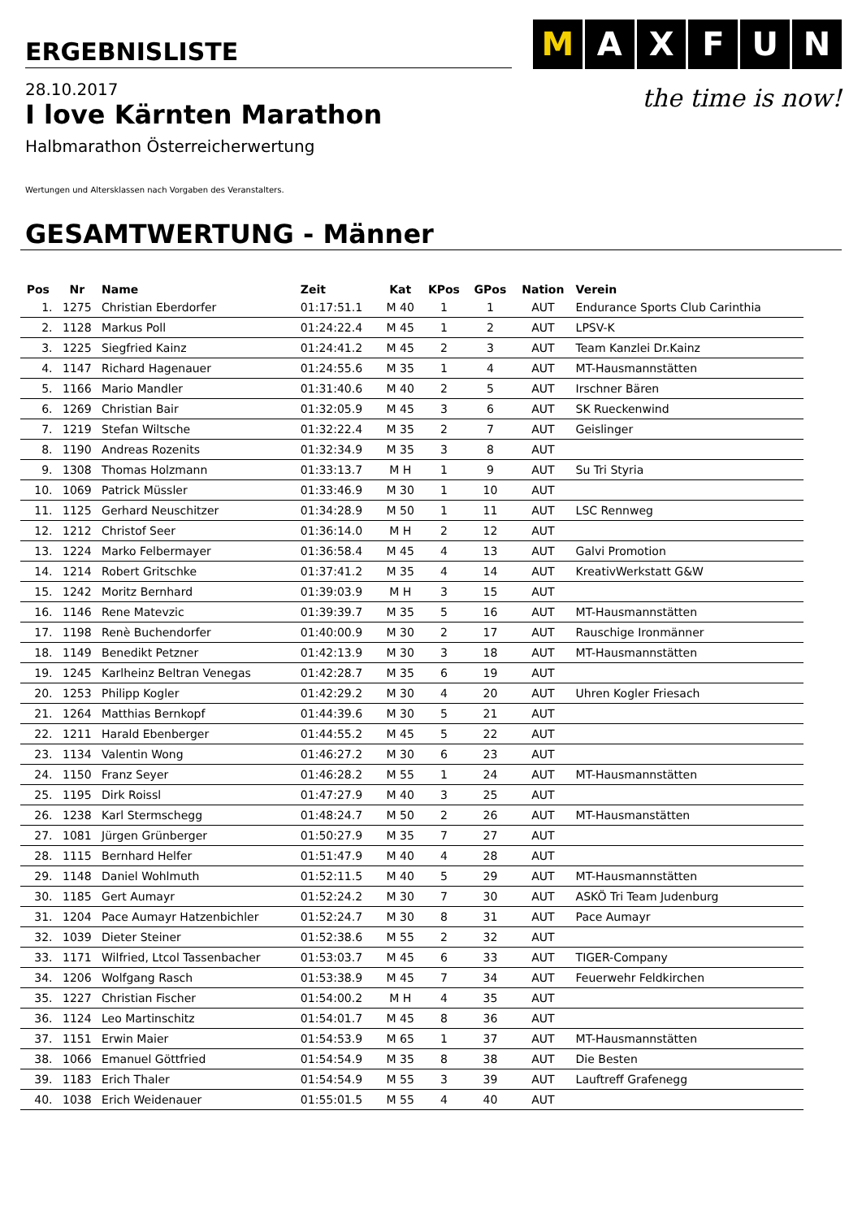ERGEBNISLISTE
M AXFUN
the time is now!
28.10.2017
I love Kärnten Marathon
Halbmarathon Österreicherwertung
Wertungen und Altersklassen nach Vorgaben des Veranstalters.
GESAMTWERTUNG - Männer
| Pos | Nr | Name | Zeit | Kat | KPos | GPos | Nation | Verein |
| --- | --- | --- | --- | --- | --- | --- | --- | --- |
| 1. | 1275 | Christian Eberdorfer | 01:17:51.1 | M 40 | 1 | 1 | AUT | Endurance Sports Club Carinthia |
| 2. | 1128 | Markus Poll | 01:24:22.4 | M 45 | 1 | 2 | AUT | LPSV-K |
| 3. | 1225 | Siegfried Kainz | 01:24:41.2 | M 45 | 2 | 3 | AUT | Team Kanzlei Dr.Kainz |
| 4. | 1147 | Richard Hagenauer | 01:24:55.6 | M 35 | 1 | 4 | AUT | MT-Hausmannstätten |
| 5. | 1166 | Mario Mandler | 01:31:40.6 | M 40 | 2 | 5 | AUT | Irschner Bären |
| 6. | 1269 | Christian Bair | 01:32:05.9 | M 45 | 3 | 6 | AUT | SK Rueckenwind |
| 7. | 1219 | Stefan Wiltsche | 01:32:22.4 | M 35 | 2 | 7 | AUT | Geislinger |
| 8. | 1190 | Andreas Rozenits | 01:32:34.9 | M 35 | 3 | 8 | AUT | |
| 9. | 1308 | Thomas Holzmann | 01:33:13.7 | M H | 1 | 9 | AUT | Su Tri Styria |
| 10. | 1069 | Patrick Müssler | 01:33:46.9 | M 30 | 1 | 10 | AUT | |
| 11. | 1125 | Gerhard Neuschitzer | 01:34:28.9 | M 50 | 1 | 11 | AUT | LSC Rennweg |
| 12. | 1212 | Christof Seer | 01:36:14.0 | M H | 2 | 12 | AUT | |
| 13. | 1224 | Marko Felbermayer | 01:36:58.4 | M 45 | 4 | 13 | AUT | Galvi Promotion |
| 14. | 1214 | Robert Gritschke | 01:37:41.2 | M 35 | 4 | 14 | AUT | KreativWerkstatt G&W |
| 15. | 1242 | Moritz Bernhard | 01:39:03.9 | M H | 3 | 15 | AUT | |
| 16. | 1146 | Rene Matevzic | 01:39:39.7 | M 35 | 5 | 16 | AUT | MT-Hausmannstätten |
| 17. | 1198 | Renè Buchendorfer | 01:40:00.9 | M 30 | 2 | 17 | AUT | Rauschige Ironmänner |
| 18. | 1149 | Benedikt Petzner | 01:42:13.9 | M 30 | 3 | 18 | AUT | MT-Hausmannstätten |
| 19. | 1245 | Karlheinz Beltran Venegas | 01:42:28.7 | M 35 | 6 | 19 | AUT | |
| 20. | 1253 | Philipp Kogler | 01:42:29.2 | M 30 | 4 | 20 | AUT | Uhren Kogler Friesach |
| 21. | 1264 | Matthias Bernkopf | 01:44:39.6 | M 30 | 5 | 21 | AUT | |
| 22. | 1211 | Harald Ebenberger | 01:44:55.2 | M 45 | 5 | 22 | AUT | |
| 23. | 1134 | Valentin Wong | 01:46:27.2 | M 30 | 6 | 23 | AUT | |
| 24. | 1150 | Franz Seyer | 01:46:28.2 | M 55 | 1 | 24 | AUT | MT-Hausmannstätten |
| 25. | 1195 | Dirk Roissl | 01:47:27.9 | M 40 | 3 | 25 | AUT | |
| 26. | 1238 | Karl Stermschegg | 01:48:24.7 | M 50 | 2 | 26 | AUT | MT-Hausmanstätten |
| 27. | 1081 | Jürgen Grünberger | 01:50:27.9 | M 35 | 7 | 27 | AUT | |
| 28. | 1115 | Bernhard Helfer | 01:51:47.9 | M 40 | 4 | 28 | AUT | |
| 29. | 1148 | Daniel Wohlmuth | 01:52:11.5 | M 40 | 5 | 29 | AUT | MT-Hausmannstätten |
| 30. | 1185 | Gert Aumayr | 01:52:24.2 | M 30 | 7 | 30 | AUT | ASKÖ Tri Team Judenburg |
| 31. | 1204 | Pace Aumayr Hatzenbichler | 01:52:24.7 | M 30 | 8 | 31 | AUT | Pace Aumayr |
| 32. | 1039 | Dieter Steiner | 01:52:38.6 | M 55 | 2 | 32 | AUT | |
| 33. | 1171 | Wilfried, Ltcol Tassenbacher | 01:53:03.7 | M 45 | 6 | 33 | AUT | TIGER-Company |
| 34. | 1206 | Wolfgang Rasch | 01:53:38.9 | M 45 | 7 | 34 | AUT | Feuerwehr Feldkirchen |
| 35. | 1227 | Christian Fischer | 01:54:00.2 | M H | 4 | 35 | AUT | |
| 36. | 1124 | Leo Martinschitz | 01:54:01.7 | M 45 | 8 | 36 | AUT | |
| 37. | 1151 | Erwin Maier | 01:54:53.9 | M 65 | 1 | 37 | AUT | MT-Hausmannstätten |
| 38. | 1066 | Emanuel Göttfried | 01:54:54.9 | M 35 | 8 | 38 | AUT | Die Besten |
| 39. | 1183 | Erich Thaler | 01:54:54.9 | M 55 | 3 | 39 | AUT | Lauftreff Grafenegg |
| 40. | 1038 | Erich Weidenauer | 01:55:01.5 | M 55 | 4 | 40 | AUT | |